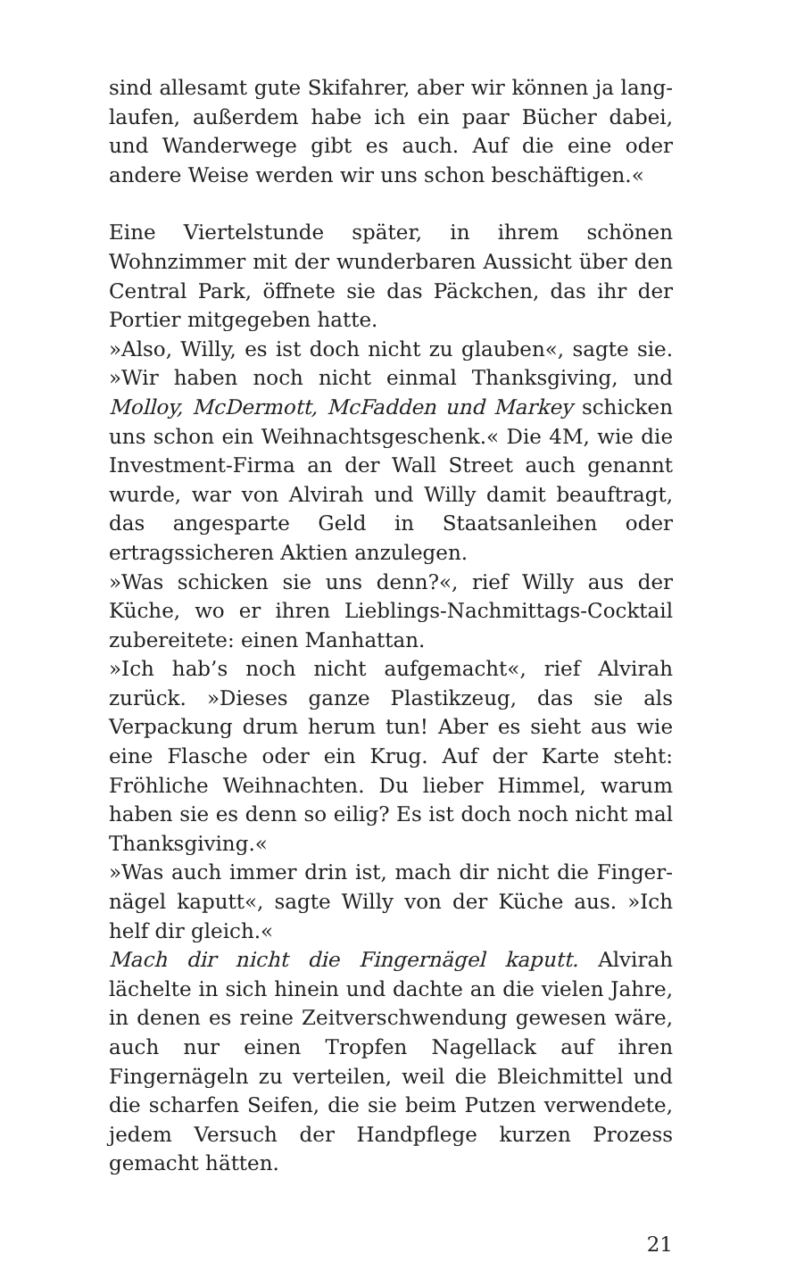sind allesamt gute Skifahrer, aber wir können ja lang­laufen, außerdem habe ich ein paar Bücher dabei, und Wanderwege gibt es auch. Auf die eine oder andere Weise werden wir uns schon beschäftigen.«
Eine Viertelstunde später, in ihrem schönen Wohnzim­mer mit der wunderbaren Aussicht über den Central Park, öffnete sie das Päckchen, das ihr der Portier mit­gegeben hatte.
»Also, Willy, es ist doch nicht zu glauben«, sagte sie. »Wir haben noch nicht einmal Thanksgiving, und Mol­loy, McDermott, McFadden und Markey schicken uns schon ein Weihnachtsgeschenk.« Die 4M, wie die In­vestment-Firma an der Wall Street auch genannt wurde, war von Alvirah und Willy damit beauftragt, das angesparte Geld in Staatsanleihen oder ertragssiche­ren Aktien anzulegen.
»Was schicken sie uns denn?«, rief Willy aus der Küche, wo er ihren Lieblings-Nachmittags-Cocktail zuberei­tete: einen Manhattan.
»Ich hab’s noch nicht aufgemacht«, rief Alvirah zurück. »Dieses ganze Plastikzeug, das sie als Verpackung drum herum tun! Aber es sieht aus wie eine Flasche oder ein Krug. Auf der Karte steht: Fröhliche Weih­nachten. Du lieber Himmel, warum haben sie es denn so eilig? Es ist doch noch nicht mal Thanksgiving.«
»Was auch immer drin ist, mach dir nicht die Finger­nägel kaputt«, sagte Willy von der Küche aus. »Ich helf dir gleich.«
Mach dir nicht die Fingernägel kaputt. Alvirah lächelte in sich hinein und dachte an die vielen Jahre, in denen es reine Zeitverschwendung gewesen wäre, auch nur einen Tropfen Nagellack auf ihren Fingernägeln zu verteilen, weil die Bleichmittel und die scharfen Seifen, die sie beim Putzen verwendete, jedem Versuch der Handpflege kurzen Prozess gemacht hätten.
21